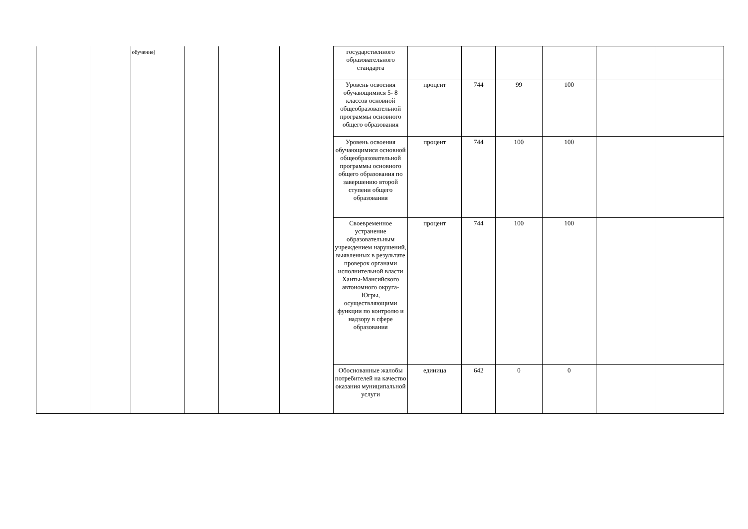| | | обучение) | | | | государственного образовательного стандарта | | | | | | |
| | | | | | | Уровень освоения обучающимися 5- 8 классов основной общеобразовательной программы основного общего образования | процент | 744 | 99 | 100 | | |
| | | | | | | Уровень освоения обучающимися основной общеобразовательной программы основного общего образования по завершению второй ступени общего образования | процент | 744 | 100 | 100 | | |
| | | | | | | Своевременное устранение образовательным учреждением нарушений, выявленных в результате проверок органами исполнительной власти Ханты-Мансийского автономного округа-Югры, осуществляющими функции по контролю и надзору в сфере образования | процент | 744 | 100 | 100 | | |
| | | | | | | Обоснованные жалобы потребителей на качество оказания муниципальной услуги | единица | 642 | 0 | 0 | | |